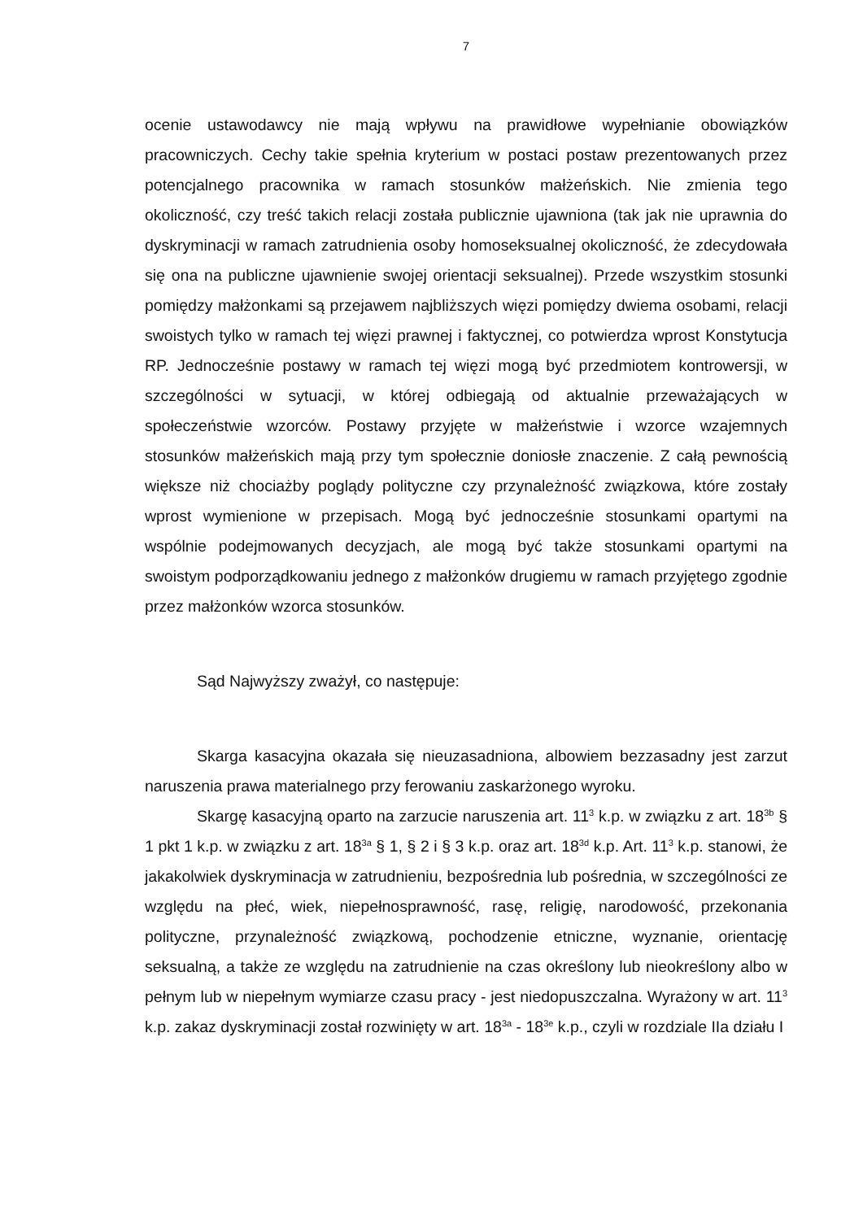7
ocenie ustawodawcy nie mają wpływu na prawidłowe wypełnianie obowiązków pracowniczych. Cechy takie spełnia kryterium w postaci postaw prezentowanych przez potencjalnego pracownika w ramach stosunków małżeńskich. Nie zmienia tego okoliczność, czy treść takich relacji została publicznie ujawniona (tak jak nie uprawnia do dyskryminacji w ramach zatrudnienia osoby homoseksualnej okoliczność, że zdecydowała się ona na publiczne ujawnienie swojej orientacji seksualnej). Przede wszystkim stosunki pomiędzy małżonkami są przejawem najbliższych więzi pomiędzy dwiema osobami, relacji swoistych tylko w ramach tej więzi prawnej i faktycznej, co potwierdza wprost Konstytucja RP. Jednocześnie postawy w ramach tej więzi mogą być przedmiotem kontrowersji, w szczególności w sytuacji, w której odbiegają od aktualnie przeważających w społeczeństwie wzorców. Postawy przyjęte w małżeństwie i wzorce wzajemnych stosunków małżeńskich mają przy tym społecznie doniosłe znaczenie. Z całą pewnością większe niż chociażby poglądy polityczne czy przynależność związkowa, które zostały wprost wymienione w przepisach. Mogą być jednocześnie stosunkami opartymi na wspólnie podejmowanych decyzjach, ale mogą być także stosunkami opartymi na swoistym podporządkowaniu jednego z małżonków drugiemu w ramach przyjętego zgodnie przez małżonków wzorca stosunków.
Sąd Najwyższy zważył, co następuje:
Skarga kasacyjna okazała się nieuzasadniona, albowiem bezzasadny jest zarzut naruszenia prawa materialnego przy ferowaniu zaskarżonego wyroku.
Skargę kasacyjną oparto na zarzucie naruszenia art. 11<sup>3</sup> k.p. w związku z art. 18<sup>3b</sup> § 1 pkt 1 k.p. w związku z art. 18<sup>3a</sup> § 1, § 2 i § 3 k.p. oraz art. 18<sup>3d</sup> k.p. Art. 11<sup>3</sup> k.p. stanowi, że jakakolwiek dyskryminacja w zatrudnieniu, bezpośrednia lub pośrednia, w szczególności ze względu na płeć, wiek, niepełnosprawność, rasę, religię, narodowość, przekonania polityczne, przynależność związkową, pochodzenie etniczne, wyznanie, orientację seksualną, a także ze względu na zatrudnienie na czas określony lub nieokreślony albo w pełnym lub w niepełnym wymiarze czasu pracy - jest niedopuszczalna. Wyrażony w art. 11<sup>3</sup> k.p. zakaz dyskryminacji został rozwinięty w art. 18<sup>3a</sup> - 18<sup>3e</sup> k.p., czyli w rozdziale IIa działu I